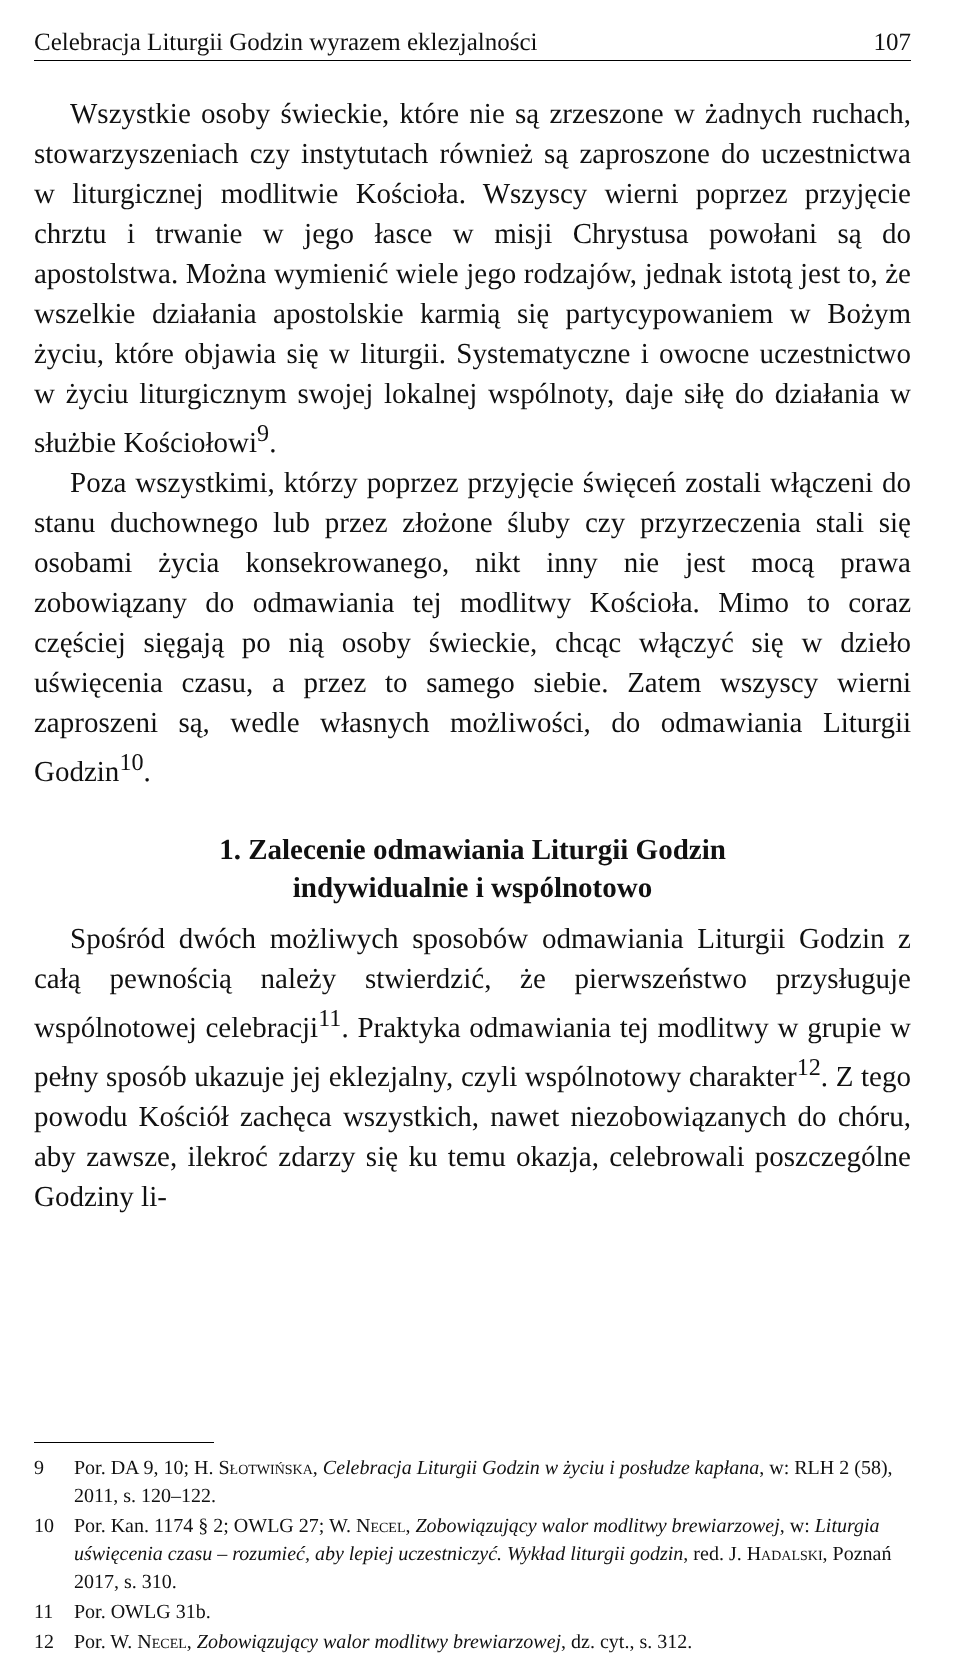Celebracja Liturgii Godzin wyrazem eklezjalności 107
Wszystkie osoby świeckie, które nie są zrzeszone w żadnych ruchach, stowarzyszeniach czy instytutach również są zaproszone do uczestnictwa w liturgicznej modlitwie Kościoła. Wszyscy wierni poprzez przyjęcie chrztu i trwanie w jego łasce w misji Chrystusa powołani są do apostolstwa. Można wymienić wiele jego rodzajów, jednak istotą jest to, że wszelkie działania apostolskie karmią się partycypowaniem w Bożym życiu, które objawia się w liturgii. Systematyczne i owocne uczestnictwo w życiu liturgicznym swojej lokalnej wspólnoty, daje siłę do działania w służbie Kościołowi<sup>9</sup>.
Poza wszystkimi, którzy poprzez przyjęcie święceń zostali włączeni do stanu duchownego lub przez złożone śluby czy przyrzeczenia stali się osobami życia konsekrowanego, nikt inny nie jest mocą prawa zobowiązany do odmawiania tej modlitwy Kościoła. Mimo to coraz częściej sięgają po nią osoby świeckie, chcąc włączyć się w dzieło uświęcenia czasu, a przez to samego siebie. Zatem wszyscy wierni zaproszeni są, wedle własnych możliwości, do odmawiania Liturgii Godzin<sup>10</sup>.
1. Zalecenie odmawiania Liturgii Godzin
indywidualnie i wspólnotowo
Spośród dwóch możliwych sposobów odmawiania Liturgii Godzin z całą pewnością należy stwierdzić, że pierwszeństwo przysługuje wspólnotowej celebracji<sup>11</sup>. Praktyka odmawiania tej modlitwy w grupie w pełny sposób ukazuje jej eklezjalny, czyli wspólnotowy charakter<sup>12</sup>. Z tego powodu Kościół zachęca wszystkich, nawet niezobowiązanych do chóru, aby zawsze, ilekroć zdarzy się ku temu okazja, celebrowali poszczególne Godziny li-
9 Por. DA 9, 10; H. Słotwińska, Celebracja Liturgii Godzin w życiu i posłudze kapłana, w: RLH 2 (58), 2011, s. 120–122.
10 Por. Kan. 1174 § 2; OWLG 27; W. Necel, Zobowiązujący walor modlitwy brewiarzowej, w: Liturgia uświęcenia czasu – rozumieć, aby lepiej uczestniczyć. Wykład liturgii godzin, red. J. Hadalski, Poznań 2017, s. 310.
11 Por. OWLG 31b.
12 Por. W. Necel, Zobowiązujący walor modlitwy brewiarzowej, dz. cyt., s. 312.